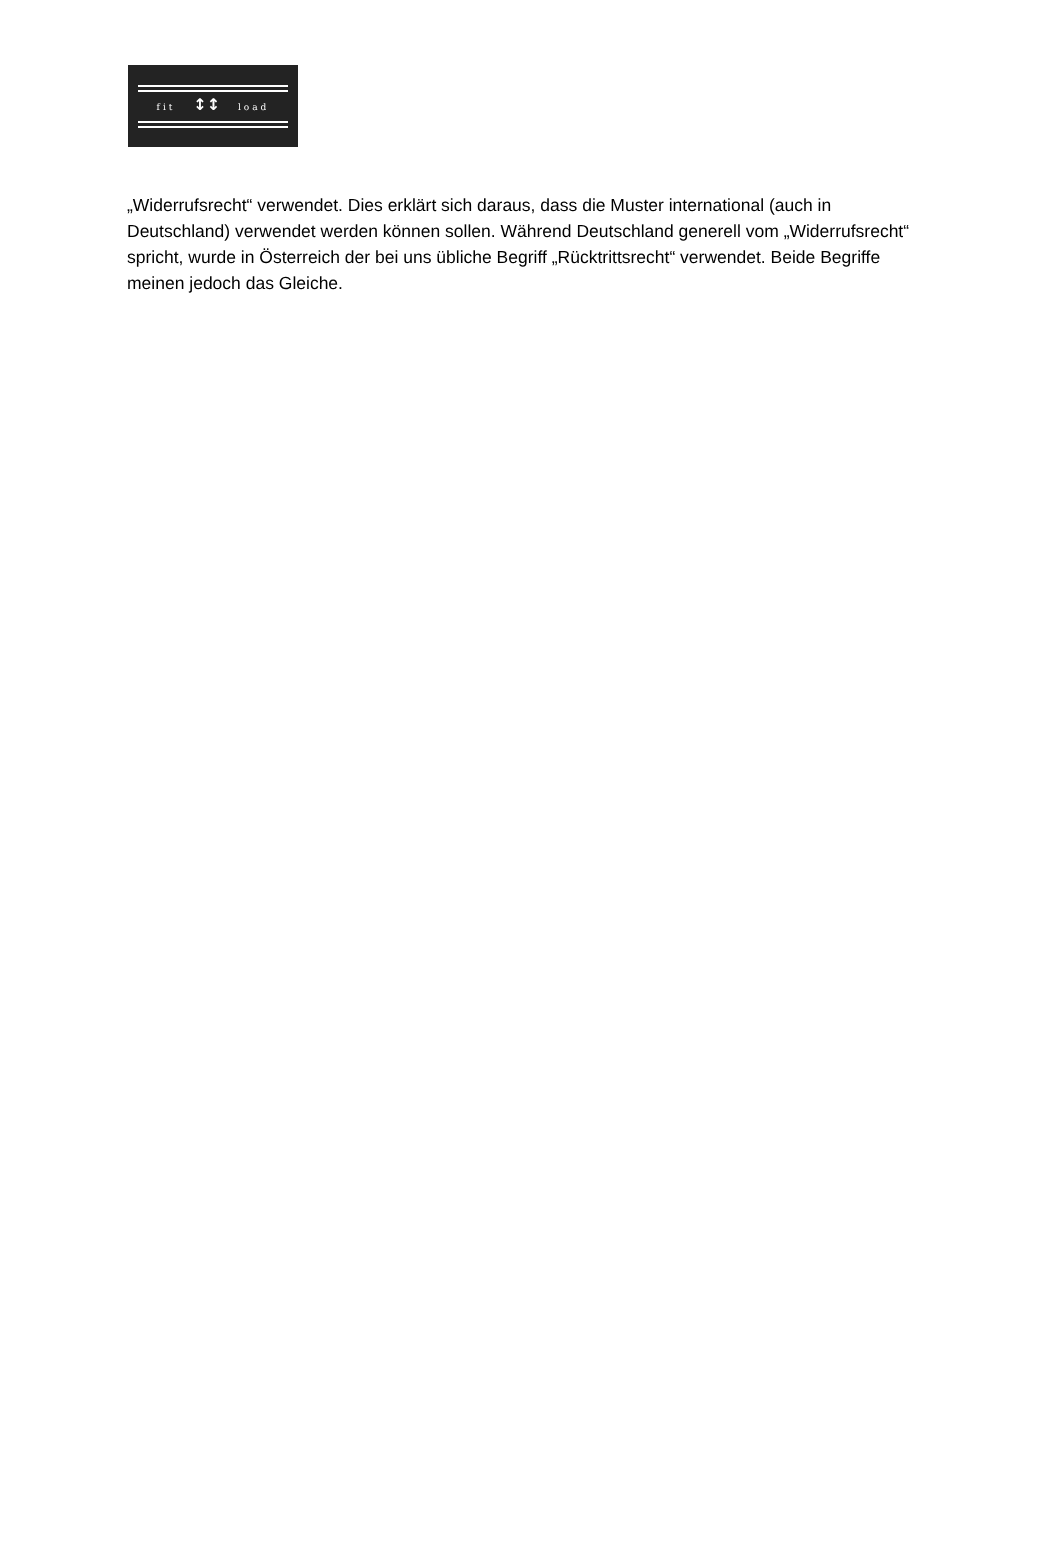fit ↕↕ load
„Widerrufsrecht“ verwendet. Dies erklärt sich daraus, dass die Muster international (auch in Deutschland) verwendet werden können sollen. Während Deutschland generell vom „Widerrufsrecht“ spricht, wurde in Österreich der bei uns übliche Begriff „Rücktrittsrecht“ verwendet. Beide Begriffe meinen jedoch das Gleiche.